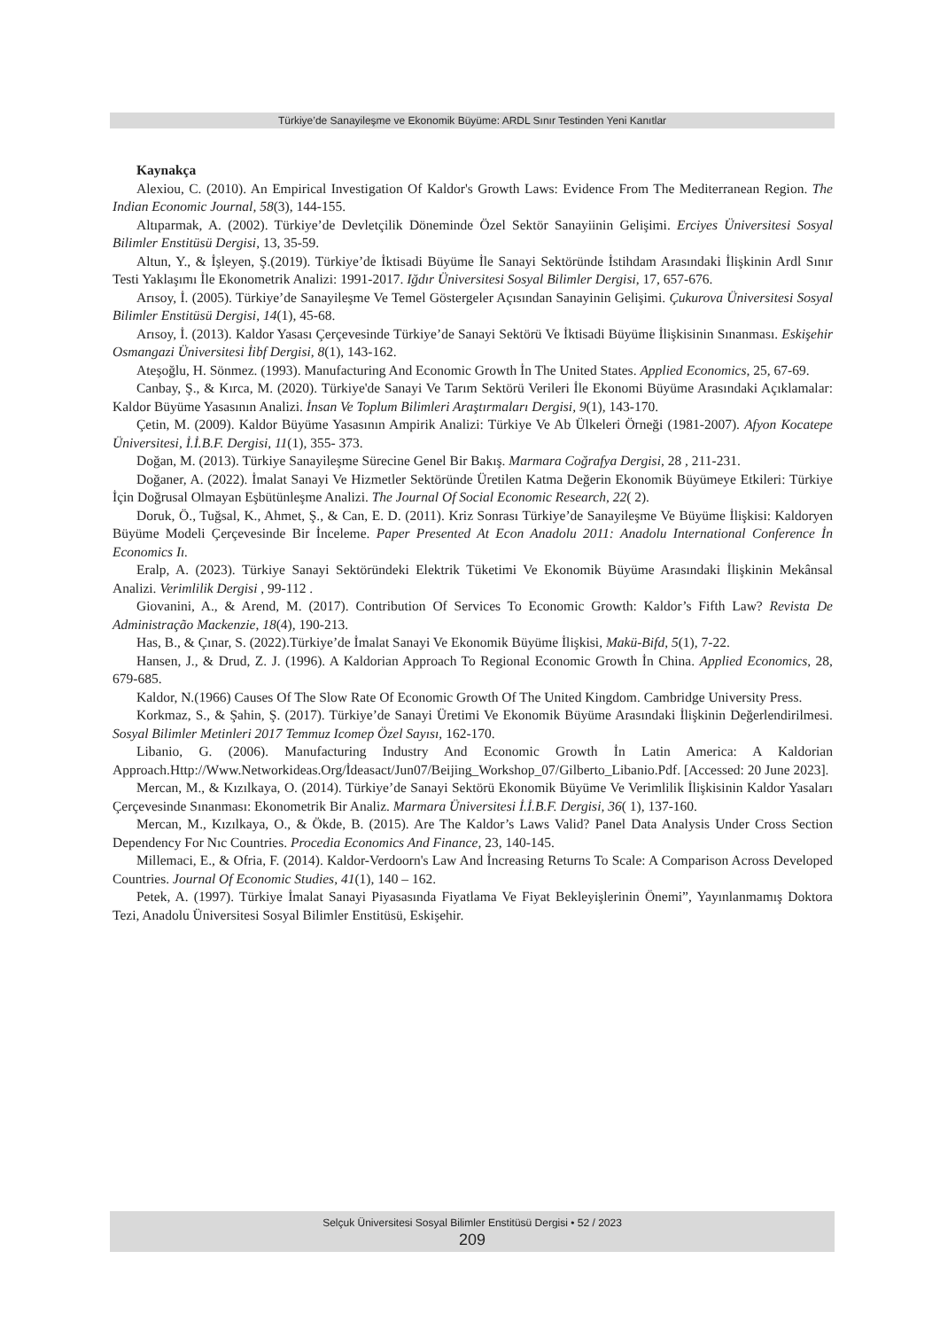Türkiye’de Sanayileşme ve Ekonomik Büyüme: ARDL Sınır Testinden Yeni Kanıtlar
Kaynakça
Alexiou, C. (2010). An Empirical Investigation Of Kaldor's Growth Laws: Evidence From The Mediterranean Region. The Indian Economic Journal, 58(3), 144-155.
Altıparmak, A. (2002). Türkiye’de Devletçilik Döneminde Özel Sektör Sanayiinin Gelişimi. Erciyes Üniversitesi Sosyal Bilimler Enstitüsü Dergisi, 13, 35-59.
Altun, Y., & İşleyen, Ş.(2019). Türkiye’de İktisadi Büyüme İle Sanayi Sektöründe İstihdam Arasındaki İlişkinin Ardl Sınır Testi Yaklaşımı İle Ekonometrik Analizi: 1991-2017. Iğdır Üniversitesi Sosyal Bilimler Dergisi, 17, 657-676.
Arısoy, İ. (2005). Türkiye’de Sanayileşme Ve Temel Göstergeler Açısından Sanayinin Gelişimi. Çukurova Üniversitesi Sosyal Bilimler Enstitüsü Dergisi, 14(1), 45-68.
Arısoy, İ. (2013). Kaldor Yasası Çerçevesinde Türkiye’de Sanayi Sektörü Ve İktisadi Büyüme İlişkisinin Sınanması. Eskişehir Osmangazi Üniversitesi İibf Dergisi, 8(1), 143-162.
Ateşoğlu, H. Sönmez. (1993). Manufacturing And Economic Growth İn The United States. Applied Economics, 25, 67-69.
Canbay, Ş., & Kırca, M. (2020). Türkiye'de Sanayi Ve Tarım Sektörü Verileri İle Ekonomi Büyüme Arasındaki Açıklamalar: Kaldor Büyüme Yasasının Analizi. İnsan Ve Toplum Bilimleri Araştırmaları Dergisi, 9(1), 143-170.
Çetin, M. (2009). Kaldor Büyüme Yasasının Ampirik Analizi: Türkiye Ve Ab Ülkeleri Örneği (1981-2007). Afyon Kocatepe Üniversitesi, İ.İ.B.F. Dergisi, 11(1), 355- 373.
Doğan, M. (2013). Türkiye Sanayileşme Sürecine Genel Bir Bakış. Marmara Coğrafya Dergisi, 28 , 211-231.
Doğaner, A. (2022). İmalat Sanayi Ve Hizmetler Sektöründe Üretilen Katma Değerin Ekonomik Büyümeye Etkileri: Türkiye İçin Doğrusal Olmayan Eşbütünleşme Analizi. The Journal Of Social Economic Research, 22( 2).
Doruk, Ö., Tuğsal, K., Ahmet, Ş., & Can, E. D. (2011). Kriz Sonrası Türkiye’de Sanayileşme Ve Büyüme İlişkisi: Kaldoryen Büyüme Modeli Çerçevesinde Bir İnceleme. Paper Presented At Econ Anadolu 2011: Anadolu International Conference İn Economics Iı.
Eralp, A. (2023). Türkiye Sanayi Sektöründeki Elektrik Tüketimi Ve Ekonomik Büyüme Arasındaki İlişkinin Mekânsal Analizi. Verimlilik Dergisi , 99-112 .
Giovanini, A., & Arend, M. (2017). Contribution Of Services To Economic Growth: Kaldor’s Fifth Law? Revista De Administração Mackenzie, 18(4), 190-213.
Has, B., & Çınar, S. (2022).Türkiye’de İmalat Sanayi Ve Ekonomik Büyüme İlişkisi, Makü-Bifd, 5(1), 7-22.
Hansen, J., & Drud, Z. J. (1996). A Kaldorian Approach To Regional Economic Growth İn China. Applied Economics, 28, 679-685.
Kaldor, N.(1966) Causes Of The Slow Rate Of Economic Growth Of The United Kingdom. Cambridge University Press.
Korkmaz, S., & Şahin, Ş. (2017). Türkiye’de Sanayi Üretimi Ve Ekonomik Büyüme Arasındaki İlişkinin Değerlendirilmesi. Sosyal Bilimler Metinleri 2017 Temmuz Icomep Özel Sayısı, 162-170.
Libanio, G. (2006). Manufacturing Industry And Economic Growth İn Latin America: A Kaldorian Approach.Http://Www.Networkideas.Org/İdeasact/Jun07/Beijing_Workshop_07/Gilberto_Libanio.Pdf. [Accessed: 20 June 2023].
Mercan, M., & Kızılkaya, O. (2014). Türkiye’de Sanayi Sektörü Ekonomik Büyüme Ve Verimlilik İlişkisinin Kaldor Yasaları Çerçevesinde Sınanması: Ekonometrik Bir Analiz. Marmara Üniversitesi İ.İ.B.F. Dergisi, 36( 1), 137-160.
Mercan, M., Kızılkaya, O., & Ökde, B. (2015). Are The Kaldor’s Laws Valid? Panel Data Analysis Under Cross Section Dependency For Nıc Countries. Procedia Economics And Finance, 23, 140-145.
Millemaci, E., & Ofria, F. (2014). Kaldor-Verdoorn's Law And İncreasing Returns To Scale: A Comparison Across Developed Countries. Journal Of Economic Studies, 41(1), 140 – 162.
Petek, A. (1997). Türkiye İmalat Sanayi Piyasasında Fiyatlama Ve Fiyat Bekleyişlerinin Önemi”, Yayınlanmamış Doktora Tezi, Anadolu Üniversitesi Sosyal Bilimler Enstitüsü, Eskişehir.
Selçuk Üniversitesi Sosyal Bilimler Enstitüsü Dergisi • 52 / 2023
209